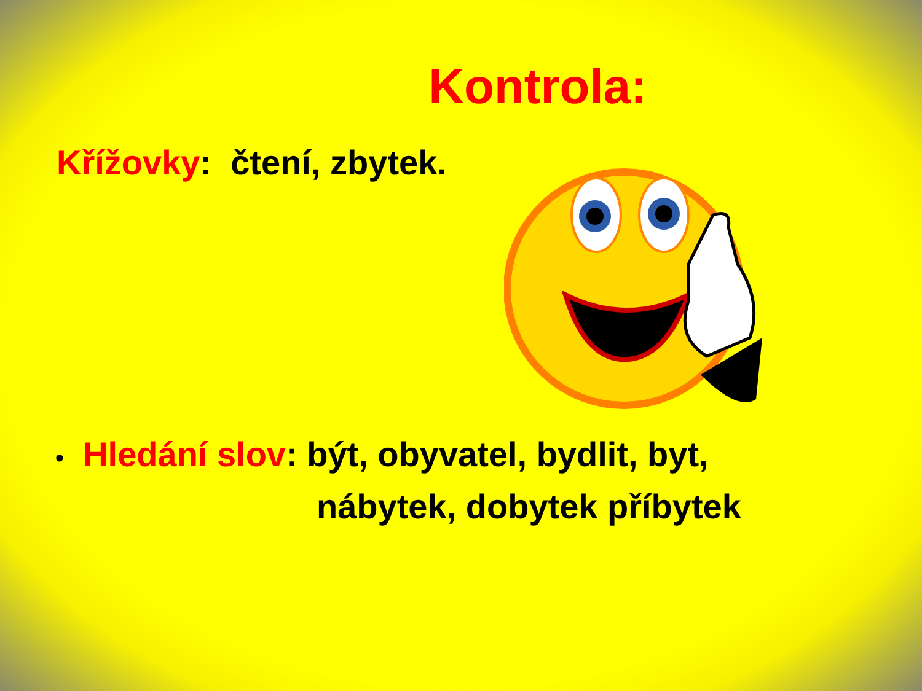Kontrola:
Křížovky: čtení, zbytek.
• Hledání slov: být, obyvatel, bydlit, byt,
nábytek, dobytek příbytek